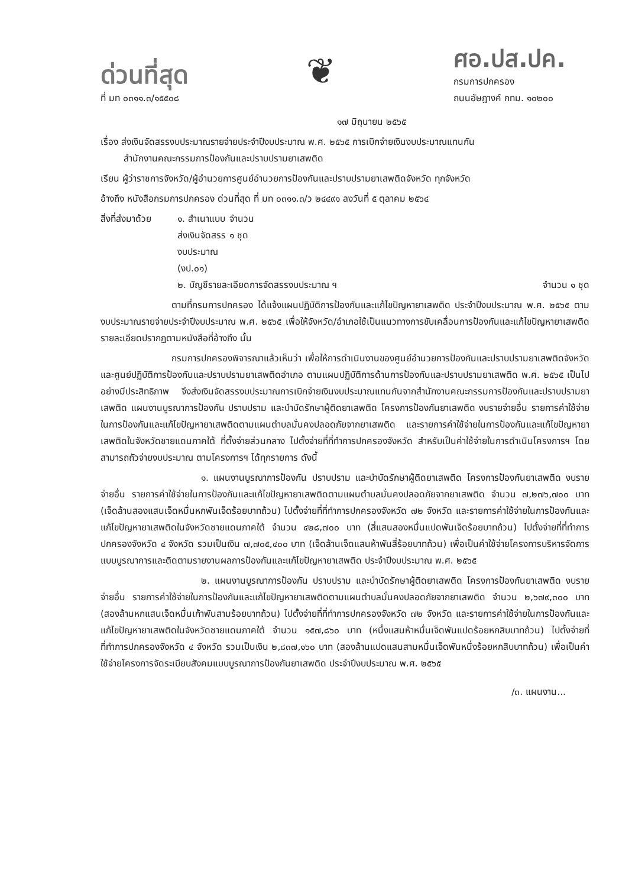ด่วนที่สุด
ที่ มท ๐๓๑๑.๓/๑๕๕๐๘
❦
ศอ.ปส.ปค.
กรมการปกครอง
ถนนอัษฎางค์ กทม. ๑๐๒๐๐
๑๗ มิถุนายน ๒๕๖๕
เรื่อง ส่งเงินจัดสรรงบประมาณรายจ่ายประจำปีงบประมาณ พ.ศ. ๒๕๖๕ การเบิกจ่ายเงินงบประมาณแทนกัน
สำนักงานคณะกรรมการป้องกันและปราบปรามยาเสพติด
เรียน ผู้ว่าราชการจังหวัด/ผู้อำนวยการศูนย์อำนวยการป้องกันและปราบปรามยาเสพติดจังหวัด ทุกจังหวัด
อ้างถึง หนังสือกรมการปกครอง ด่วนที่สุด ที่ มท ๐๓๑๑.๓/ว ๒๔๔๙๑ ลงวันที่ ๕ ตุลาคม ๒๕๖๔
สิ่งที่ส่งมาด้วย
๑. สำเนาแบบส่งเงินจัดสรรงบประมาณ (งป.๐๑) จำนวน ๑ ชุด
๒. บัญชีรายละเอียดการจัดสรรงบประมาณ ฯ จำนวน ๑ ชุด
ตามที่กรมการปกครอง ได้แจ้งแผนปฏิบัติการป้องกันและแก้ไขปัญหายาเสพติด ประจำปีงบประมาณ พ.ศ. ๒๕๖๕ ตามงบประมาณรายจ่ายประจำปีงบประมาณ พ.ศ. ๒๕๖๕ เพื่อให้จังหวัด/อำเภอใช้เป็นแนวทางการขับเคลื่อนการป้องกันและแก้ไขปัญหายาเสพติด รายละเอียดปรากฏตามหนังสือที่อ้างถึง นั้น
กรมการปกครองพิจารณาแล้วเห็นว่า เพื่อให้การดำเนินงานของศูนย์อำนวยการป้องกันและปราบปรามยาเสพติดจังหวัด และศูนย์ปฏิบัติการป้องกันและปราบปรามยาเสพติดอำเภอ ตามแผนปฏิบัติการด้านการป้องกันและปราบปรามยาเสพติด พ.ศ. ๒๕๖๕ เป็นไปอย่างมีประสิทธิภาพ จึงส่งเงินจัดสรรงบประมาณการเบิกจ่ายเงินงบประมาณแทนกันจากสำนักงานคณะกรรมการป้องกันและปราบปรามยาเสพติด แผนงานบูรณาการป้องกัน ปราบปราม และบำบัดรักษาผู้ติดยาเสพติด โครงการป้องกันยาเสพติด งบรายจ่ายอื่น รายการค่าใช้จ่ายในการป้องกันและแก้ไขปัญหายาเสพติดตามแผนตำบลมั่นคงปลอดภัยจากยาเสพติด และรายการค่าใช้จ่ายในการป้องกันและแก้ไขปัญหายาเสพติดในจังหวัดชายแดนภาคใต้ ที่ตั้งจ่ายส่วนกลาง ไปตั้งจ่ายที่ที่ทำการปกครองจังหวัด สำหรับเป็นค่าใช้จ่ายในการดำเนินโครงการฯ โดยสามารถถัวจ่ายงบประมาณ ตามโครงการฯ ได้ทุกรายการ ดังนี้
๑. แผนงานบูรณาการป้องกัน ปราบปราม และบำบัดรักษาผู้ติดยาเสพติด โครงการป้องกันยาเสพติด งบรายจ่ายอื่น รายการค่าใช้จ่ายในการป้องกันและแก้ไขปัญหายาเสพติดตามแผนตำบลมั่นคงปลอดภัยจากยาเสพติด จำนวน ๗,๒๗๖,๗๐๐ บาท (เจ็ดล้านสองแสนเจ็ดหมื่นหกพันเจ็ดร้อยบาทถ้วน) ไปตั้งจ่ายที่ที่ทำการปกครองจังหวัด ๗๒ จังหวัด และรายการค่าใช้จ่ายในการป้องกันและแก้ไขปัญหายาเสพติดในจังหวัดชายแดนภาคใต้ จำนวน ๔๒๘,๗๐๐ บาท (สี่แสนสองหมื่นแปดพันเจ็ดร้อยบาทถ้วน) ไปตั้งจ่ายที่ที่ทำการปกครองจังหวัด ๔ จังหวัด รวมเป็นเงิน ๗,๗๐๕,๔๐๐ บาท (เจ็ดล้านเจ็ดแสนห้าพันสี่ร้อยบาทถ้วน) เพื่อเป็นค่าใช้จ่ายโครงการบริหารจัดการแบบบูรณาการและติดตามรายงานผลการป้องกันและแก้ไขปัญหายาเสพติด ประจำปีงบประมาณ พ.ศ. ๒๕๖๕
๒. แผนงานบูรณาการป้องกัน ปราบปราม และบำบัดรักษาผู้ติดยาเสพติด โครงการป้องกันยาเสพติด งบรายจ่ายอื่น รายการค่าใช้จ่ายในการป้องกันและแก้ไขปัญหายาเสพติดตามแผนตำบลมั่นคงปลอดภัยจากยาเสพติด จำนวน ๒,๖๗๙,๓๐๐ บาท (สองล้านหกแสนเจ็ดหมื่นเก้าพันสามร้อยบาทถ้วน) ไปตั้งจ่ายที่ที่ทำการปกครองจังหวัด ๗๒ จังหวัด และรายการค่าใช้จ่ายในการป้องกันและแก้ไขปัญหายาเสพติดในจังหวัดชายแดนภาคใต้ จำนวน ๑๕๗,๘๖๐ บาท (หนึ่งแสนห้าหมื่นเจ็ดพันแปดร้อยหกสิบบาทถ้วน) ไปตั้งจ่ายที่ที่ทำการปกครองจังหวัด ๔ จังหวัด รวมเป็นเงิน ๒,๘๓๗,๑๖๐ บาท (สองล้านแปดแสนสามหมื่นเจ็ดพันหนึ่งร้อยหกสิบบาทถ้วน) เพื่อเป็นค่าใช้จ่ายโครงการจัดระเบียบสังคมแบบบูรณาการป้องกันยาเสพติด ประจำปีงบประมาณ พ.ศ. ๒๕๖๕
/๓. แผนงาน...